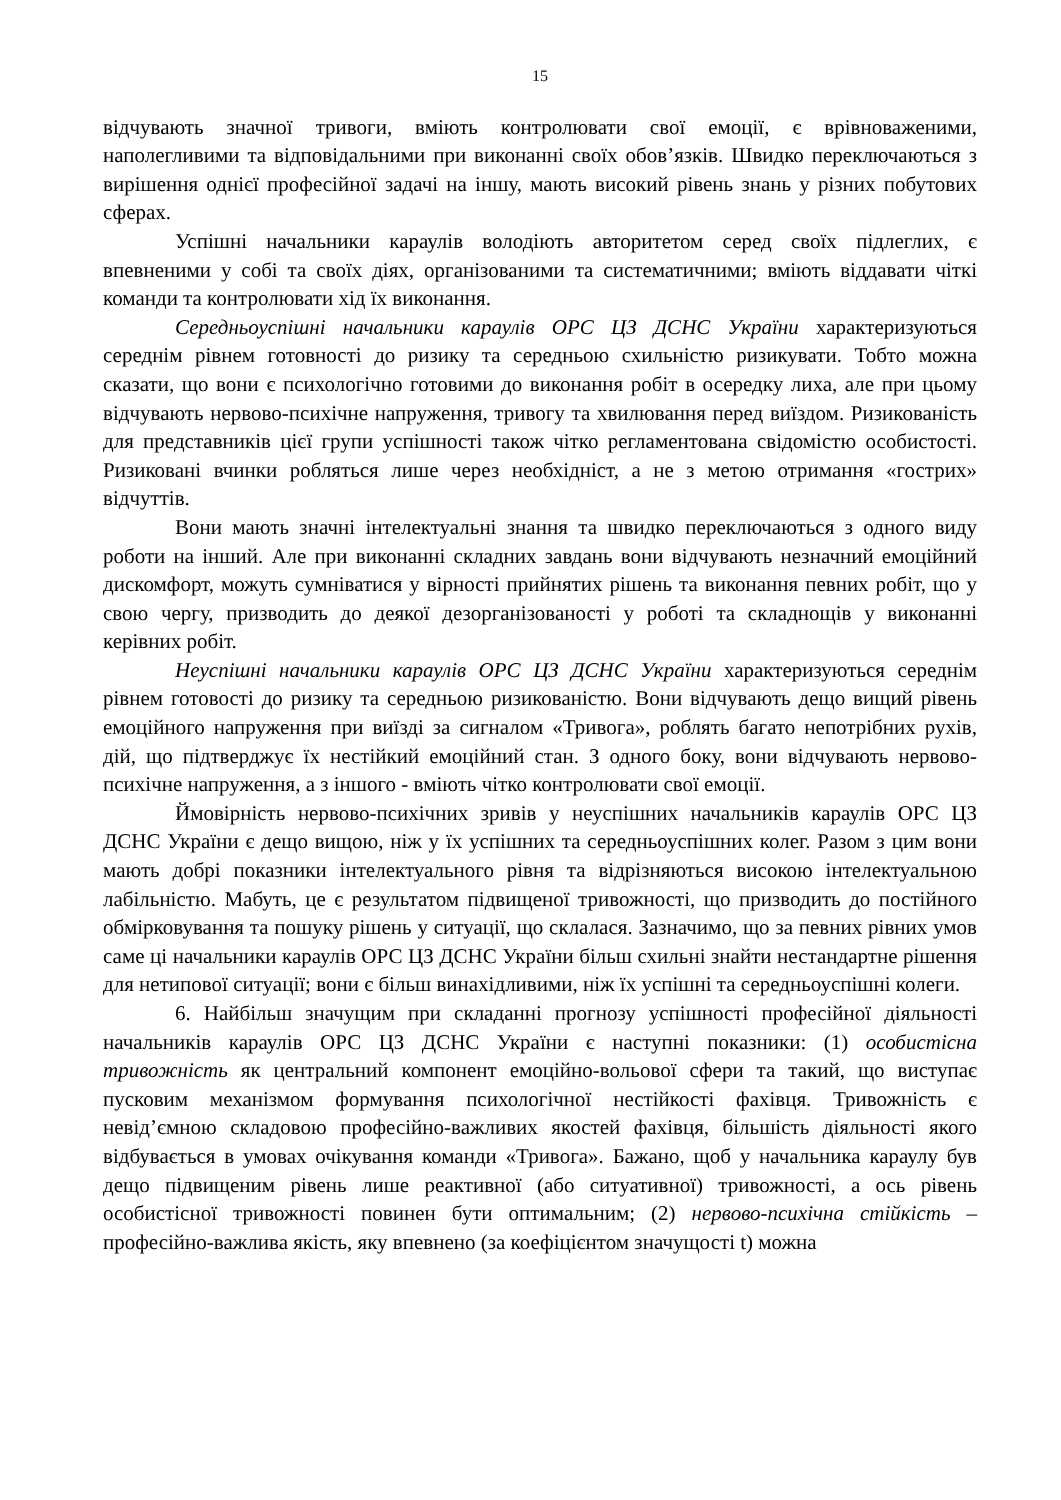15
відчувають значної тривоги, вміють контролювати свої емоції, є врівноваженими, наполегливими та відповідальними при виконанні своїх обов’язків. Швидко переключаються з вирішення однієї професійної задачі на іншу, мають високий рівень знань у різних побутових сферах.
Успішні начальники караулів володіють авторитетом серед своїх підлеглих, є впевненими у собі та своїх діях, організованими та систематичними; вміють віддавати чіткі команди та контролювати хід їх виконання.
Середньоуспішні начальники караулів ОРС ЦЗ ДСНС України характеризуються середнім рівнем готовності до ризику та середньою схильністю ризикувати. Тобто можна сказати, що вони є психологічно готовими до виконання робіт в осередку лиха, але при цьому відчувають нервово-психічне напруження, тривогу та хвилювання перед виїздом. Ризикованість для представників цієї групи успішності також чітко регламентована свідомістю особистості. Ризиковані вчинки робляться лише через необхідніст, а не з метою отримання «гострих» відчуттів.
Вони мають значні інтелектуальні знання та швидко переключаються з одного виду роботи на інший. Але при виконанні складних завдань вони відчувають незначний емоційний дискомфорт, можуть сумніватися у вірності прийнятих рішень та виконання певних робіт, що у свою чергу, призводить до деякої дезорганізованості у роботі та складнощів у виконанні керівних робіт.
Неуспішні начальники караулів ОРС ЦЗ ДСНС України характеризуються середнім рівнем готовості до ризику та середньою ризикованістю. Вони відчувають дещо вищий рівень емоційного напруження при виїзді за сигналом «Тривога», роблять багато непотрібних рухів, дій, що підтверджує їх нестійкий емоційний стан. З одного боку, вони відчувають нервово-психічне напруження, а з іншого - вміють чітко контролювати свої емоції.
Ймовірність нервово-психічних зривів у неуспішних начальників караулів ОРС ЦЗ ДСНС України є дещо вищою, ніж у їх успішних та середньоуспішних колег. Разом з цим вони мають добрі показники інтелектуального рівня та відрізняються високою інтелектуальною лабільністю. Мабуть, це є результатом підвищеної тривожності, що призводить до постійного обмірковування та пошуку рішень у ситуації, що склалася. Зазначимо, що за певних рівних умов саме ці начальники караулів ОРС ЦЗ ДСНС України більш схильні знайти нестандартне рішення для нетипової ситуації; вони є більш винахідливими, ніж їх успішні та середньоуспішні колеги.
6. Найбільш значущим при складанні прогнозу успішності професійної діяльності начальників караулів ОРС ЦЗ ДСНС України є наступні показники: (1) особистісна тривожність як центральний компонент емоційно-вольової сфери та такий, що виступає пусковим механізмом формування психологічної нестійкості фахівця. Тривожність є невід’ємною складовою професійно-важливих якостей фахівця, більшість діяльності якого відбувається в умовах очікування команди «Тривога». Бажано, щоб у начальника караулу був дещо підвищеним рівень лише реактивної (або ситуативної) тривожності, а ось рівень особистісної тривожності повинен бути оптимальним; (2) нервово-психічна стійкість – професійно-важлива якість, яку впевнено (за коефіцієнтом значущості t) можна